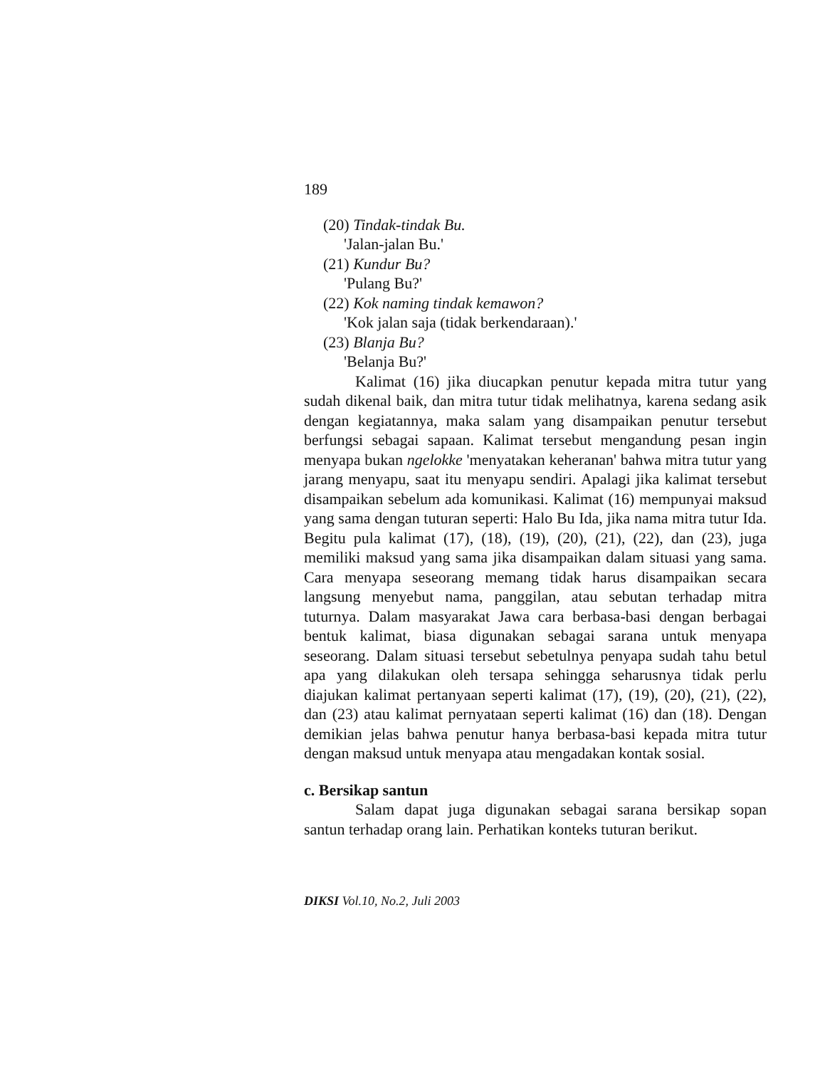189
(20) Tindak-tindak Bu.
'Jalan-jalan Bu.'
(21) Kundur Bu?
'Pulang Bu?'
(22) Kok naming tindak kemawon?
'Kok jalan saja (tidak berkendaraan).'
(23) Blanja Bu?
'Belanja Bu?'
Kalimat (16) jika diucapkan penutur kepada mitra tutur yang sudah dikenal baik, dan mitra tutur tidak melihatnya, karena sedang asik dengan kegiatannya, maka salam yang disampaikan penutur tersebut berfungsi sebagai sapaan. Kalimat tersebut mengandung pesan ingin menyapa bukan ngelokke 'menyatakan keheranan' bahwa mitra tutur yang jarang menyapu, saat itu menyapu sendiri. Apalagi jika kalimat tersebut disampaikan sebelum ada komunikasi. Kalimat (16) mempunyai maksud yang sama dengan tuturan seperti: Halo Bu Ida, jika nama mitra tutur Ida. Begitu pula kalimat (17), (18), (19), (20), (21), (22), dan (23), juga memiliki maksud yang sama jika disampaikan dalam situasi yang sama. Cara menyapa seseorang memang tidak harus disampaikan secara langsung menyebut nama, panggilan, atau sebutan terhadap mitra tuturnya. Dalam masyarakat Jawa cara berbasa-basi dengan berbagai bentuk kalimat, biasa digunakan sebagai sarana untuk menyapa seseorang. Dalam situasi tersebut sebetulnya penyapa sudah tahu betul apa yang dilakukan oleh tersapa sehingga seharusnya tidak perlu diajukan kalimat pertanyaan seperti kalimat (17), (19), (20), (21), (22), dan (23) atau kalimat pernyataan seperti kalimat (16) dan (18). Dengan demikian jelas bahwa penutur hanya berbasa-basi kepada mitra tutur dengan maksud untuk menyapa atau mengadakan kontak sosial.
c. Bersikap santun
Salam dapat juga digunakan sebagai sarana bersikap sopan santun terhadap orang lain. Perhatikan konteks tuturan berikut.
DIKSI Vol.10, No.2, Juli 2003